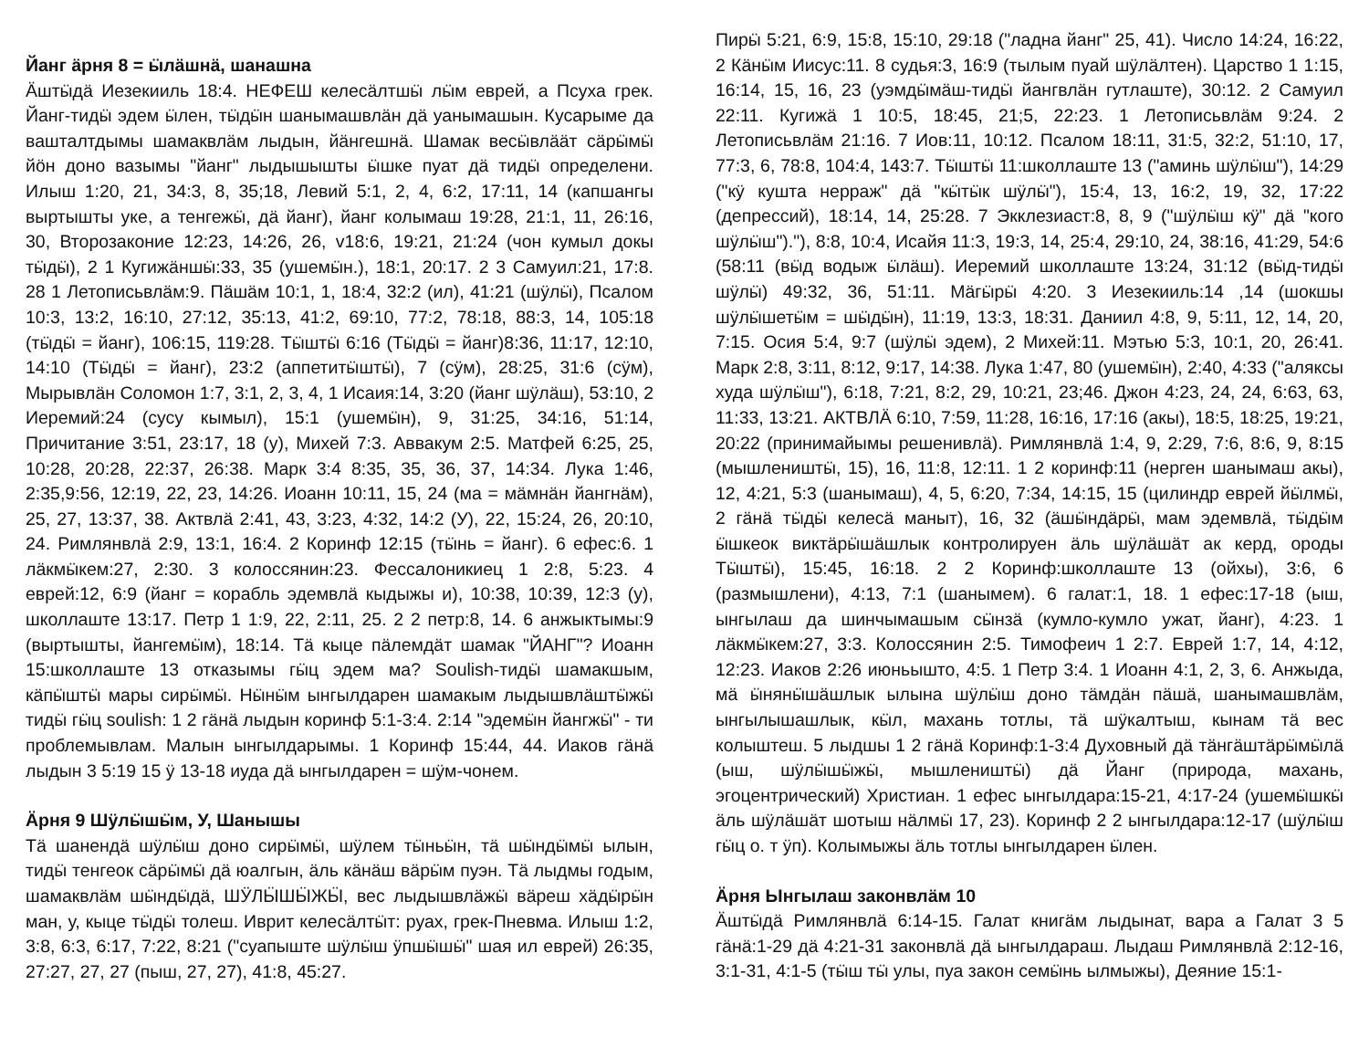Йанг ӓрня 8 = ӹлӓшнӓ, шанашна
Ӓштӹдӓ Иезекииль 18:4. НЕФЕШ келесӓлтшӹ лӹм еврей, а Псуха грек. Йанг-тидӹ эдем ӹлен, тӹдӹн шанымашвлӓн дӓ уанымашын. Кусарыме да ваштaлтдымы шамаквлӓм лыдын, йӓнгешнӓ. Шамак весӹвлӓӓт сӓрӹмӹ йӧн доно вазымы "йанг" лыдышышты ӹшке пуат дӓ тидӹ определени. Илыш 1:20, 21, 34:3, 8, 35;18, Левий 5:1, 2, 4, 6:2, 17:11, 14 (капшангы выртышты уке, а тенгежӹ, дӓ йанг), йанг колымаш 19:28, 21:1, 11, 26:16, 30, Второзаконие 12:23, 14:26, 26, v18:6, 19:21, 21:24 (чон кумыл докы тӹдӹ), 2 1 Кугижӓншӹ:33, 35 (ушемӹн.), 18:1, 20:17. 2 3 Самуил:21, 17:8. 28 1 Летописьвлӓм:9. Пӓшӓм 10:1, 1, 18:4, 32:2 (ил), 41:21 (шӱлӹ), Псалом 10:3, 13:2, 16:10, 27:12, 35:13, 41:2, 69:10, 77:2, 78:18, 88:3, 14, 105:18 (тӹдӹ = йанг), 106:15, 119:28. Тӹштӹ 6:16 (Тӹдӹ = йанг)8:36, 11:17, 12:10, 14:10 (Тӹдӹ = йанг), 23:2 (аппетитӹштӹ), 7 (сӱм), 28:25, 31:6 (сӱм), Мырывлӓн Соломон 1:7, 3:1, 2, 3, 4, 1 Исаия:14, 3:20 (йанг шӱлӓш), 53:10, 2 Иеремий:24 (сусу кымыл), 15:1 (ушемӹн), 9, 31:25, 34:16, 51:14, Причитание 3:51, 23:17, 18 (у), Михей 7:3. Аввакум 2:5. Матфей 6:25, 25, 10:28, 20:28, 22:37, 26:38. Марк 3:4 8:35, 35, 36, 37, 14:34. Лука 1:46, 2:35,9:56, 12:19, 22, 23, 14:26. Иоанн 10:11, 15, 24 (ма = мӓмнӓн йангнӓм), 25, 27, 13:37, 38. Актвлӓ 2:41, 43, 3:23, 4:32, 14:2 (У), 22, 15:24, 26, 20:10, 24. Римлянвлӓ 2:9, 13:1, 16:4. 2 Коринф 12:15 (тӹнь = йанг). 6 ефес:6. 1 лӓкмӹкем:27, 2:30. 3 колоссянин:23. Фессалоникиец 1 2:8, 5:23. 4 еврей:12, 6:9 (йанг = корабль эдемвлӓ кыдыжы и), 10:38, 10:39, 12:3 (у), школлаште 13:17. Петр 1 1:9, 22, 2:11, 25. 2 2 петр:8, 14. 6 анжыктымы:9 (выртышты, йангемӹм), 18:14. Тӓ кыце пӓлемдӓт шамак "ЙАНГ"? Иоанн 15:школлаште 13 отказымы гӹц эдем ма? Soulish-тидӹ шамакшым, кӓпӹштӹ мары сирӹмӹ. Нӹнӹм ынгылдарен шамакым лыдышвлӓштӹжӹ тидӹ гӹц soulish: 1 2 гӓнӓ лыдын коринф 5:1-3:4. 2:14 "эдемӹн йангжӹ" - ти проблемывлам. Малын ынгылдарымы. 1 Коринф 15:44, 44. Иаков гӓнӓ лыдын 3 5:19 15 ӱ 13-18 иуда дӓ ынгылдарен = шӱм-чонем.
Ӓрня 9 Шӱлӹшӹм, У, Шанышы
Тӓ шанендӓ шӱлӹш доно сирӹмӹ, шӱлем тӹньӹн, тӓ шӹндӹмӹ ылын, тидӹ тенгеок сӓрӹмӹ дӓ юалгын, ӓль кӓнӓш вӓрӹм пуэн. Тӓ лыдмы годым, шамаквлӓм шӹндӹдӓ, ШӰЛӸШӸЖӸ, вес лыдышвлӓжӹ вӓреш хӓдӹрӹн ман, у, кыце тӹдӹ толеш. Иврит келесӓлтӹт: руах, грек-Пневма. Илыш 1:2, 3:8, 6:3, 6:17, 7:22, 8:21 ("суапыште шӱлӹш ӱпшӹшӹ" шая ил еврей) 26:35, 27:27, 27, 27 (пыш, 27, 27), 41:8, 45:27.
Пирӹ 5:21, 6:9, 15:8, 15:10, 29:18 ("ладна йанг" 25, 41). Число 14:24, 16:22, 2 Кӓнӹм Иисус:11. 8 судья:3, 16:9 (тылым пуай шӱлӓлтен). Царство 1 1:15, 16:14, 15, 16, 23 (уэмдӹмӓш-тидӹ йангвлӓн гутлаште), 30:12. 2 Самуил 22:11. Кугижӓ 1 10:5, 18:45, 21;5, 22:23. 1 Летописьвлӓм 9:24. 2 Летописьвлӓм 21:16. 7 Иов:11, 10:12. Псалом 18:11, 31:5, 32:2, 51:10, 17, 77:3, 6, 78:8, 104:4, 143:7. Тӹштӹ 11:школлаште 13 ("аминь шӱлӹш"), 14:29 ("кӱ кушта нерраж" дӓ "кӹтӹк шӱлӹ"), 15:4, 13, 16:2, 19, 32, 17:22 (депрессий), 18:14, 14, 25:28. 7 Экклезиаст:8, 8, 9 ("шӱлӹш кӱ" дӓ "кого шӱлӹш")."), 8:8, 10:4, Исайя 11:3, 19:3, 14, 25:4, 29:10, 24, 38:16, 41:29, 54:6 (58:11 (вӹд водыж ӹлӓш). Иеремий школлаште 13:24, 31:12 (вӹд-тидӹ шӱлӹ) 49:32, 36, 51:11. Мӓгӹрӹ 4:20. 3 Иезекииль:14 ,14 (шокшы шӱлӹшетӹм = шӹдӹн), 11:19, 13:3, 18:31. Даниил 4:8, 9, 5:11, 12, 14, 20, 7:15. Осия 5:4, 9:7 (шӱлӹ эдем), 2 Михей:11. Мэтью 5:3, 10:1, 20, 26:41. Марк 2:8, 3:11, 8:12, 9:17, 14:38. Лука 1:47, 80 (ушемӹн), 2:40, 4:33 ("аляксы худа шӱлӹш"), 6:18, 7:21, 8:2, 29, 10:21, 23;46. Джон 4:23, 24, 24, 6:63, 63, 11:33, 13:21. АКТВЛӒ 6:10, 7:59, 11:28, 16:16, 17:16 (акы), 18:5, 18:25, 19:21, 20:22 (принимайымы решенивлӓ). Римлянвлӓ 1:4, 9, 2:29, 7:6, 8:6, 9, 8:15 (мышлеништӹ, 15), 16, 11:8, 12:11. 1 2 коринф:11 (нерген шанымаш акы), 12, 4:21, 5:3 (шанымаш), 4, 5, 6:20, 7:34, 14:15, 15 (цилиндр еврей йӹлмӹ, 2 гӓнӓ тӹдӹ келесӓ маныт), 16, 32 (ӓшӹндӓрӹ, мам эдемвлӓ, тӹдӹм ӹшкеок виктӓрӹшӓшлык контролируен ӓль шӱлӓшӓт ак керд, ороды Тӹштӹ), 15:45, 16:18. 2 2 Коринф:школлаште 13 (ойхы), 3:6, 6 (размышлени), 4:13, 7:1 (шанымем). 6 галат:1, 18. 1 ефес:17-18 (ыш, ынгылаш да шинчымашым сӹнзӓ (кумло-кумло ужат, йанг), 4:23. 1 лӓкмӹкем:27, 3:3. Колоссянин 2:5. Тимофеич 1 2:7. Еврей 1:7, 14, 4:12, 12:23. Иаков 2:26 июньышто, 4:5. 1 Петр 3:4. 1 Иоанн 4:1, 2, 3, 6. Анжыда, мӓ ӹнянӹшӓшлык ылына шӱлӹш доно тӓмдӓн пӓшӓ, шанымашвлӓм, ынгылышашлык, кӹл, махань тотлы, тӓ шӱкалтыш, кынам тӓ вес колыштеш. 5 лыдшы 1 2 гӓнӓ Коринф:1-3:4 Духовный дӓ тӓнгӓштӓрӹмӹлӓ (ыш, шӱлӹшӹжӹ, мышлеништӹ) дӓ Йанг (природа, махань, эгоцентрический) Христиан. 1 ефес ынгылдара:15-21, 4:17-24 (ушемӹшкӹ ӓль шӱлӓшӓт шотыш нӓлмӹ 17, 23). Коринф 2 2 ынгылдара:12-17 (шӱлӹш гӹц о. т ӱп). Колымыжы ӓль тотлы ынгылдарен ӹлен.
Ӓрня Ынгылаш законвлӓм 10
Ӓштӹдӓ Римлянвлӓ 6:14-15. Галат книгӓм лыдынат, вара а Галат 3 5 гӓнӓ:1-29 дӓ 4:21-31 законвлӓ дӓ ынгылдараш. Лыдаш Римлянвлӓ 2:12-16, 3:1-31, 4:1-5 (тӹш тӹ улы, пуа закон семӹнь ылмыжы), Деяние 15:1-